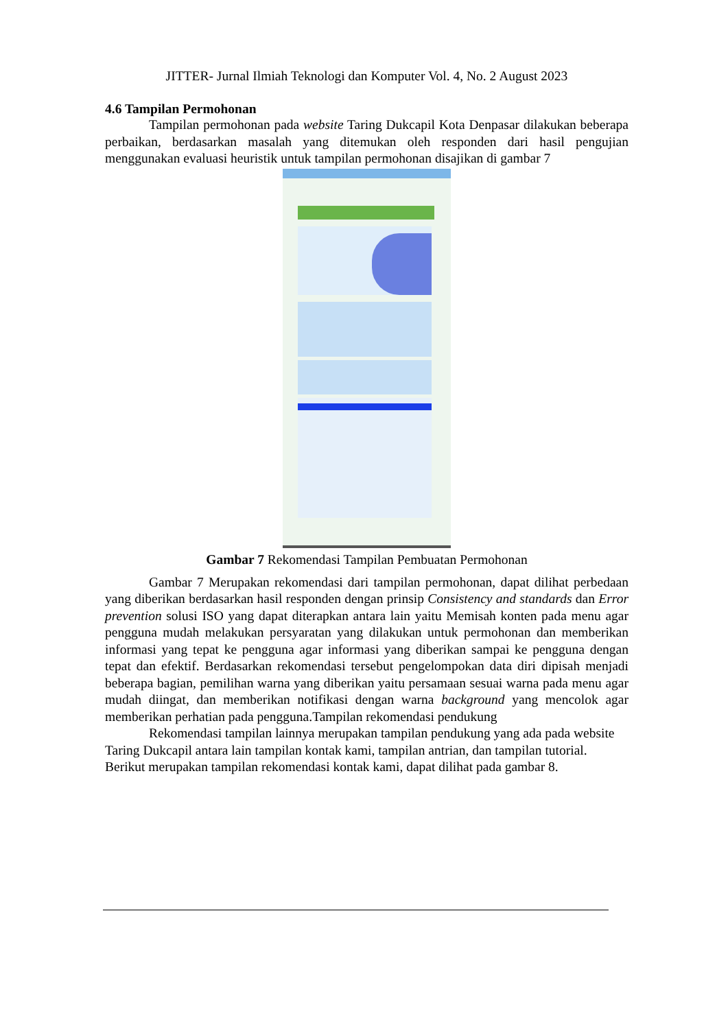JITTER- Jurnal Ilmiah Teknologi dan Komputer Vol. 4, No. 2 August 2023
4.6 Tampilan Permohonan
Tampilan permohonan pada website Taring Dukcapil Kota Denpasar dilakukan beberapa perbaikan, berdasarkan masalah yang ditemukan oleh responden dari hasil pengujian menggunakan evaluasi heuristik untuk tampilan permohonan disajikan di gambar 7
Gambar 7 Rekomendasi Tampilan Pembuatan Permohonan
Gambar 7 Merupakan rekomendasi dari tampilan permohonan, dapat dilihat perbedaan yang diberikan berdasarkan hasil responden dengan prinsip Consistency and standards dan Error prevention solusi ISO yang dapat diterapkan antara lain yaitu Memisah konten pada menu agar pengguna mudah melakukan persyaratan yang dilakukan untuk permohonan dan memberikan informasi yang tepat ke pengguna agar informasi yang diberikan sampai ke pengguna dengan tepat dan efektif. Berdasarkan rekomendasi tersebut pengelompokan data diri dipisah menjadi beberapa bagian, pemilihan warna yang diberikan yaitu persamaan sesuai warna pada menu agar mudah diingat, dan memberikan notifikasi dengan warna background yang mencolok agar memberikan perhatian pada pengguna.Tampilan rekomendasi pendukung
Rekomendasi tampilan lainnya merupakan tampilan pendukung yang ada pada website Taring Dukcapil antara lain tampilan kontak kami, tampilan antrian, dan tampilan tutorial. Berikut merupakan tampilan rekomendasi kontak kami, dapat dilihat pada gambar 8.